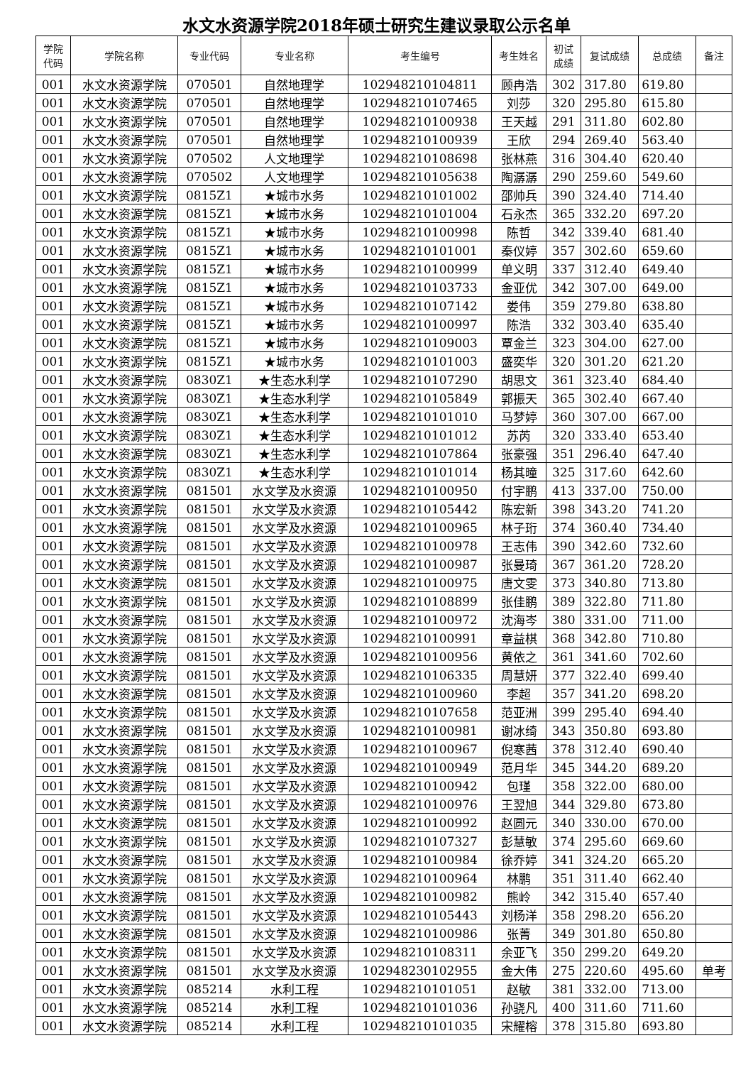水文水资源学院2018年硕士研究生建议录取公示名单
| 学院 代码 | 学院名称 | 专业代码 | 专业名称 | 考生编号 | 考生姓名 | 初试 成绩 | 复试成绩 | 总成绩 | 备注 |
| --- | --- | --- | --- | --- | --- | --- | --- | --- | --- |
| 001 | 水文水资源学院 | 070501 | 自然地理学 | 102948210104811 | 顾冉浩 | 302 | 317.80 | 619.80 | |
| 001 | 水文水资源学院 | 070501 | 自然地理学 | 102948210107465 | 刘莎 | 320 | 295.80 | 615.80 | |
| 001 | 水文水资源学院 | 070501 | 自然地理学 | 102948210100938 | 王天越 | 291 | 311.80 | 602.80 | |
| 001 | 水文水资源学院 | 070501 | 自然地理学 | 102948210100939 | 王欣 | 294 | 269.40 | 563.40 | |
| 001 | 水文水资源学院 | 070502 | 人文地理学 | 102948210108698 | 张林燕 | 316 | 304.40 | 620.40 | |
| 001 | 水文水资源学院 | 070502 | 人文地理学 | 102948210105638 | 陶潺潺 | 290 | 259.60 | 549.60 | |
| 001 | 水文水资源学院 | 0815Z1 | ★城市水务 | 102948210101002 | 邵帅兵 | 390 | 324.40 | 714.40 | |
| 001 | 水文水资源学院 | 0815Z1 | ★城市水务 | 102948210101004 | 石永杰 | 365 | 332.20 | 697.20 | |
| 001 | 水文水资源学院 | 0815Z1 | ★城市水务 | 102948210100998 | 陈哲 | 342 | 339.40 | 681.40 | |
| 001 | 水文水资源学院 | 0815Z1 | ★城市水务 | 102948210101001 | 秦仪婷 | 357 | 302.60 | 659.60 | |
| 001 | 水文水资源学院 | 0815Z1 | ★城市水务 | 102948210100999 | 单义明 | 337 | 312.40 | 649.40 | |
| 001 | 水文水资源学院 | 0815Z1 | ★城市水务 | 102948210103733 | 金亚优 | 342 | 307.00 | 649.00 | |
| 001 | 水文水资源学院 | 0815Z1 | ★城市水务 | 102948210107142 | 娄伟 | 359 | 279.80 | 638.80 | |
| 001 | 水文水资源学院 | 0815Z1 | ★城市水务 | 102948210100997 | 陈浩 | 332 | 303.40 | 635.40 | |
| 001 | 水文水资源学院 | 0815Z1 | ★城市水务 | 102948210109003 | 覃金兰 | 323 | 304.00 | 627.00 | |
| 001 | 水文水资源学院 | 0815Z1 | ★城市水务 | 102948210101003 | 盛奕华 | 320 | 301.20 | 621.20 | |
| 001 | 水文水资源学院 | 0830Z1 | ★生态水利学 | 102948210107290 | 胡思文 | 361 | 323.40 | 684.40 | |
| 001 | 水文水资源学院 | 0830Z1 | ★生态水利学 | 102948210105849 | 郭振天 | 365 | 302.40 | 667.40 | |
| 001 | 水文水资源学院 | 0830Z1 | ★生态水利学 | 102948210101010 | 马梦婷 | 360 | 307.00 | 667.00 | |
| 001 | 水文水资源学院 | 0830Z1 | ★生态水利学 | 102948210101012 | 苏芮 | 320 | 333.40 | 653.40 | |
| 001 | 水文水资源学院 | 0830Z1 | ★生态水利学 | 102948210107864 | 张豪强 | 351 | 296.40 | 647.40 | |
| 001 | 水文水资源学院 | 0830Z1 | ★生态水利学 | 102948210101014 | 杨其曈 | 325 | 317.60 | 642.60 | |
| 001 | 水文水资源学院 | 081501 | 水文学及水资源 | 102948210100950 | 付宇鹏 | 413 | 337.00 | 750.00 | |
| 001 | 水文水资源学院 | 081501 | 水文学及水资源 | 102948210105442 | 陈宏新 | 398 | 343.20 | 741.20 | |
| 001 | 水文水资源学院 | 081501 | 水文学及水资源 | 102948210100965 | 林子珩 | 374 | 360.40 | 734.40 | |
| 001 | 水文水资源学院 | 081501 | 水文学及水资源 | 102948210100978 | 王志伟 | 390 | 342.60 | 732.60 | |
| 001 | 水文水资源学院 | 081501 | 水文学及水资源 | 102948210100987 | 张曼琦 | 367 | 361.20 | 728.20 | |
| 001 | 水文水资源学院 | 081501 | 水文学及水资源 | 102948210100975 | 唐文雯 | 373 | 340.80 | 713.80 | |
| 001 | 水文水资源学院 | 081501 | 水文学及水资源 | 102948210108899 | 张佳鹏 | 389 | 322.80 | 711.80 | |
| 001 | 水文水资源学院 | 081501 | 水文学及水资源 | 102948210100972 | 沈海岑 | 380 | 331.00 | 711.00 | |
| 001 | 水文水资源学院 | 081501 | 水文学及水资源 | 102948210100991 | 章益棋 | 368 | 342.80 | 710.80 | |
| 001 | 水文水资源学院 | 081501 | 水文学及水资源 | 102948210100956 | 黄依之 | 361 | 341.60 | 702.60 | |
| 001 | 水文水资源学院 | 081501 | 水文学及水资源 | 102948210106335 | 周慧妍 | 377 | 322.40 | 699.40 | |
| 001 | 水文水资源学院 | 081501 | 水文学及水资源 | 102948210100960 | 李超 | 357 | 341.20 | 698.20 | |
| 001 | 水文水资源学院 | 081501 | 水文学及水资源 | 102948210107658 | 范亚洲 | 399 | 295.40 | 694.40 | |
| 001 | 水文水资源学院 | 081501 | 水文学及水资源 | 102948210100981 | 谢冰绮 | 343 | 350.80 | 693.80 | |
| 001 | 水文水资源学院 | 081501 | 水文学及水资源 | 102948210100967 | 倪寒茜 | 378 | 312.40 | 690.40 | |
| 001 | 水文水资源学院 | 081501 | 水文学及水资源 | 102948210100949 | 范月华 | 345 | 344.20 | 689.20 | |
| 001 | 水文水资源学院 | 081501 | 水文学及水资源 | 102948210100942 | 包瑾 | 358 | 322.00 | 680.00 | |
| 001 | 水文水资源学院 | 081501 | 水文学及水资源 | 102948210100976 | 王翌旭 | 344 | 329.80 | 673.80 | |
| 001 | 水文水资源学院 | 081501 | 水文学及水资源 | 102948210100992 | 赵圆元 | 340 | 330.00 | 670.00 | |
| 001 | 水文水资源学院 | 081501 | 水文学及水资源 | 102948210107327 | 彭慧敏 | 374 | 295.60 | 669.60 | |
| 001 | 水文水资源学院 | 081501 | 水文学及水资源 | 102948210100984 | 徐乔婷 | 341 | 324.20 | 665.20 | |
| 001 | 水文水资源学院 | 081501 | 水文学及水资源 | 102948210100964 | 林鹏 | 351 | 311.40 | 662.40 | |
| 001 | 水文水资源学院 | 081501 | 水文学及水资源 | 102948210100982 | 熊岭 | 342 | 315.40 | 657.40 | |
| 001 | 水文水资源学院 | 081501 | 水文学及水资源 | 102948210105443 | 刘杨洋 | 358 | 298.20 | 656.20 | |
| 001 | 水文水资源学院 | 081501 | 水文学及水资源 | 102948210100986 | 张菁 | 349 | 301.80 | 650.80 | |
| 001 | 水文水资源学院 | 081501 | 水文学及水资源 | 102948210108311 | 余亚飞 | 350 | 299.20 | 649.20 | |
| 001 | 水文水资源学院 | 081501 | 水文学及水资源 | 102948230102955 | 金大伟 | 275 | 220.60 | 495.60 | 单考 |
| 001 | 水文水资源学院 | 085214 | 水利工程 | 102948210101051 | 赵敏 | 381 | 332.00 | 713.00 | |
| 001 | 水文水资源学院 | 085214 | 水利工程 | 102948210101036 | 孙骁凡 | 400 | 311.60 | 711.60 | |
| 001 | 水文水资源学院 | 085214 | 水利工程 | 102948210101035 | 宋耀榕 | 378 | 315.80 | 693.80 | |